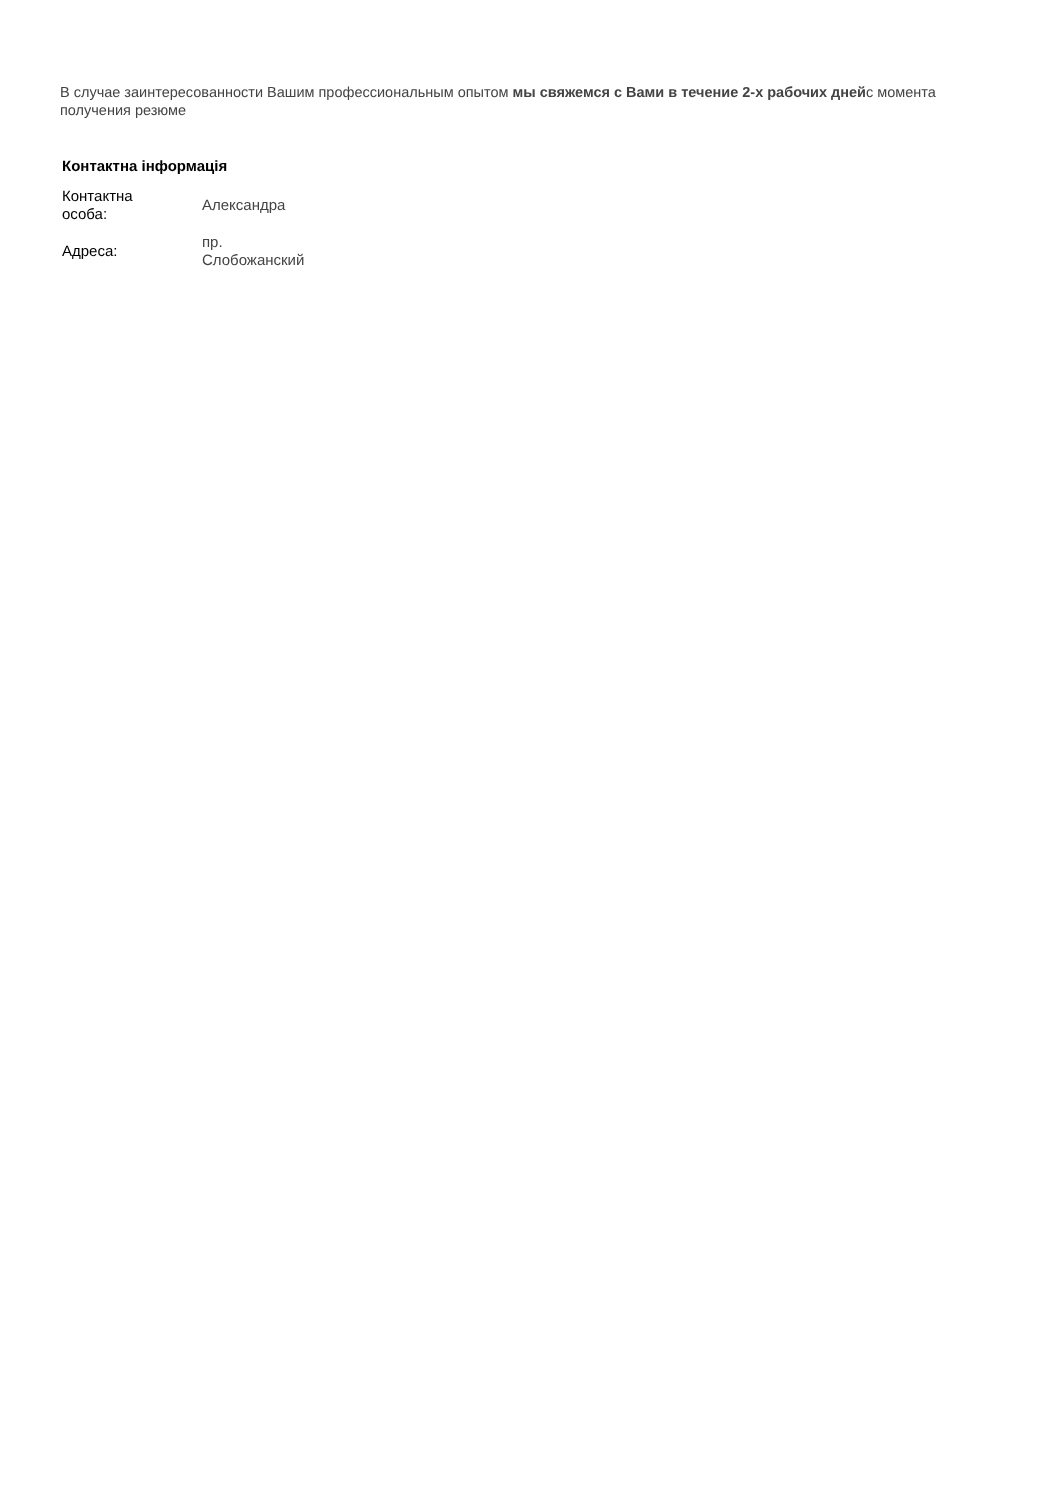В случае заинтересованности Вашим профессиональным опытом мы свяжемся с Вами в течение 2-х рабочих днейс момента получения резюме
Контактна інформація
| Контактна особа: | Александра |
| Адреса: | пр. Слобожанский |